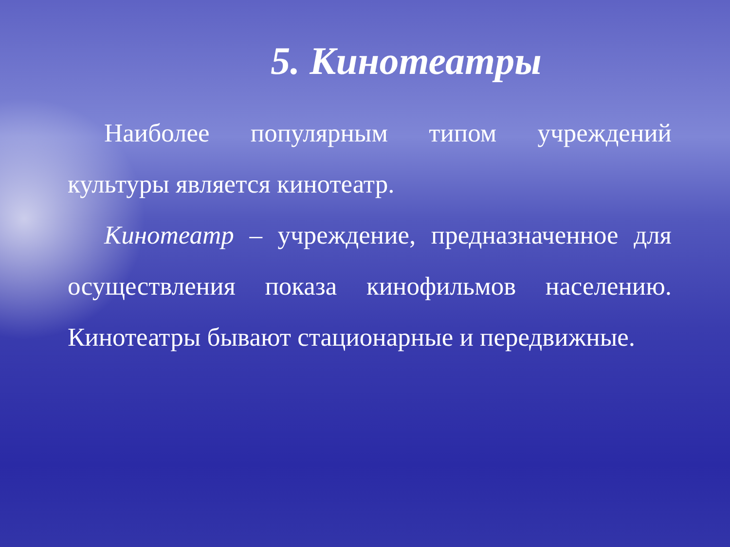5. Кинотеатры
Наиболее популярным типом учреждений культуры является кинотеатр.
Кинотеатр – учреждение, предназначенное для осуществления показа кинофильмов населению. Кинотеатры бывают стационарные и передвижные.